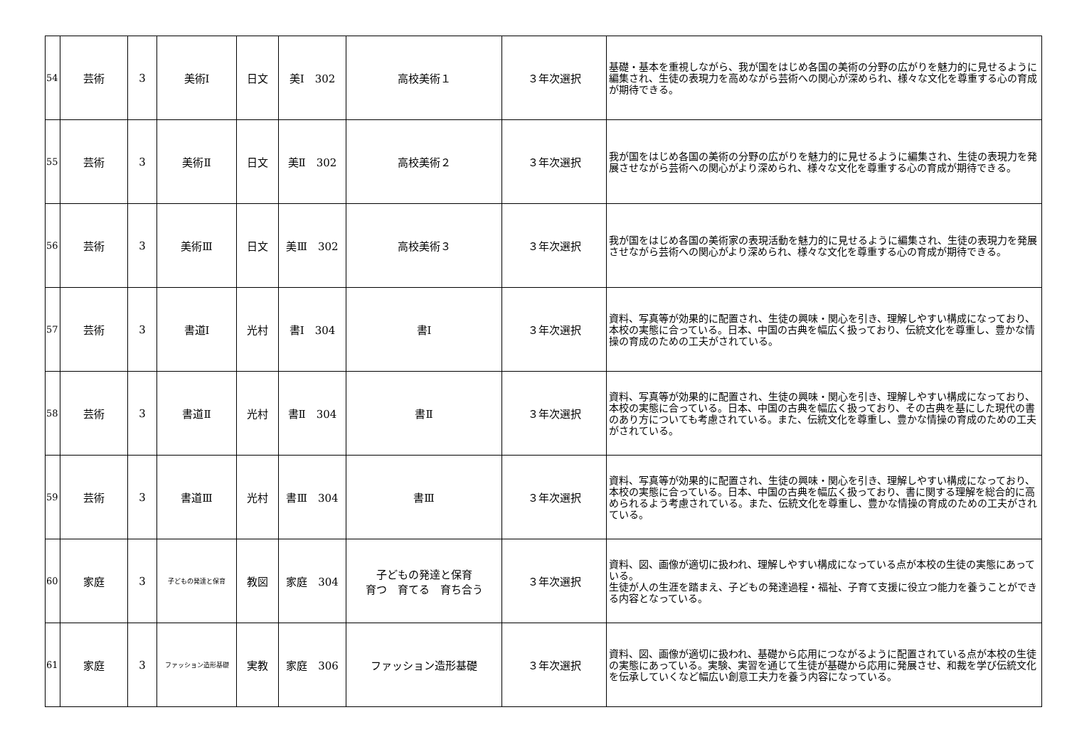| 54 | 芸術 | 3 | 美術Ⅰ | 日文 | 美Ⅰ 302 | 高校美術１ | ３年次選択 | 基礎・基本を重視しながら、我が国をはじめ各国の美術の分野の広がりを魅力的に見せるように編集され、生徒の表現力を高めながら芸術への関心が深められ、様々な文化を尊重する心の育成が期待できる。 |
| 55 | 芸術 | 3 | 美術Ⅱ | 日文 | 美Ⅱ 302 | 高校美術２ | ３年次選択 | 我が国をはじめ各国の美術の分野の広がりを魅力的に見せるように編集され、生徒の表現力を発展させながら芸術への関心がより深められ、様々な文化を尊重する心の育成が期待できる。 |
| 56 | 芸術 | 3 | 美術Ⅲ | 日文 | 美Ⅲ 302 | 高校美術３ | ３年次選択 | 我が国をはじめ各国の美術家の表現活動を魅力的に見せるように編集され、生徒の表現力を発展させながら芸術への関心がより深められ、様々な文化を尊重する心の育成が期待できる。 |
| 57 | 芸術 | 3 | 書道Ⅰ | 光村 | 書Ⅰ 304 | 書Ⅰ | ３年次選択 | 資料、写真等が効果的に配置され、生徒の興味・関心を引き、理解しやすい構成になっており、本校の実態に合っている。日本、中国の古典を幅広く扱っており、伝統文化を尊重し、豊かな情操の育成のための工夫がされている。 |
| 58 | 芸術 | 3 | 書道Ⅱ | 光村 | 書Ⅱ 304 | 書Ⅱ | ３年次選択 | 資料、写真等が効果的に配置され、生徒の興味・関心を引き、理解しやすい構成になっており、本校の実態に合っている。日本、中国の古典を幅広く扱っており、その古典を基にした現代の書のあり方についても考慮されている。また、伝統文化を尊重し、豊かな情操の育成のための工夫がされている。 |
| 59 | 芸術 | 3 | 書道Ⅲ | 光村 | 書Ⅲ 304 | 書Ⅲ | ３年次選択 | 資料、写真等が効果的に配置され、生徒の興味・関心を引き、理解しやすい構成になっており、本校の実態に合っている。日本、中国の古典を幅広く扱っており、書に関する理解を総合的に高められるよう考慮されている。また、伝統文化を尊重し、豊かな情操の育成のための工夫がされている。 |
| 60 | 家庭 | 3 | 子どもの発達と保育 | 教図 | 家庭 304 | 子どもの発達と保育 育つ 育てる 育ち合う | ３年次選択 | 資料、図、画像が適切に扱われ、理解しやすい構成になっている点が本校の生徒の実態にあっている。 生徒が人の生涯を踏まえ、子どもの発達過程・福祉、子育て支援に役立つ能力を養うことができる内容となっている。 |
| 61 | 家庭 | 3 | ファッション造形基礎 | 実教 | 家庭 306 | ファッション造形基礎 | ３年次選択 | 資料、図、画像が適切に扱われ、基礎から応用につながるように配置されている点が本校の生徒の実態にあっている。実験、実習を通じて生徒が基礎から応用に発展させ、和裁を学び伝統文化を伝承していくなど幅広い創意工夫力を養う内容になっている。 |